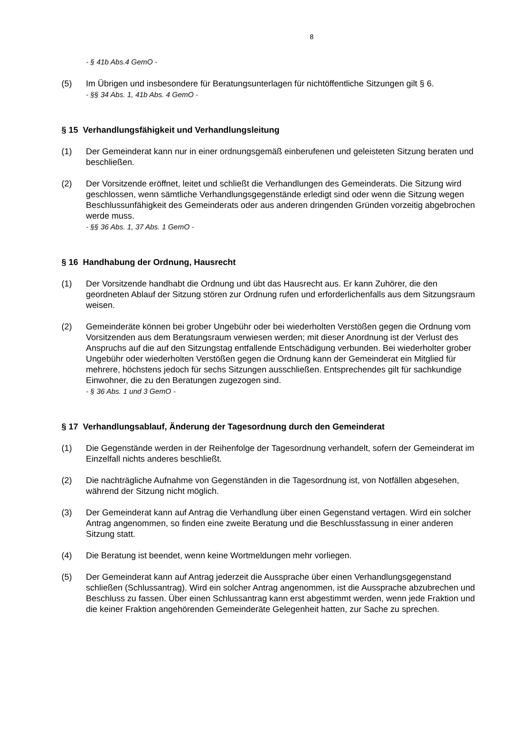8
- § 41b Abs.4 GemO -
(5) Im Übrigen und insbesondere für Beratungsunterlagen für nichtöffentliche Sitzungen gilt § 6.
- §§ 34 Abs. 1, 41b Abs. 4 GemO -
§ 15 Verhandlungsfähigkeit und Verhandlungsleitung
(1) Der Gemeinderat kann nur in einer ordnungsgemäß einberufenen und geleisteten Sitzung beraten und beschließen.
(2) Der Vorsitzende eröffnet, leitet und schließt die Verhandlungen des Gemeinderats. Die Sitzung wird geschlossen, wenn sämtliche Verhandlungsgegenstände erledigt sind oder wenn die Sitzung wegen Beschlussunfähigkeit des Gemeinderats oder aus anderen dringenden Gründen vorzeitig abgebrochen werde muss.
- §§ 36 Abs. 1, 37 Abs. 1 GemO -
§ 16 Handhabung der Ordnung, Hausrecht
(1) Der Vorsitzende handhabt die Ordnung und übt das Hausrecht aus. Er kann Zuhörer, die den geordneten Ablauf der Sitzung stören zur Ordnung rufen und erforderlichenfalls aus dem Sitzungsraum weisen.
(2) Gemeinderäte können bei grober Ungebühr oder bei wiederholten Verstößen gegen die Ordnung vom Vorsitzenden aus dem Beratungsraum verwiesen werden; mit dieser Anordnung ist der Verlust des Anspruchs auf die auf den Sitzungstag entfallende Entschädigung verbunden. Bei wiederholter grober Ungebühr oder wiederholten Verstößen gegen die Ordnung kann der Gemeinderat ein Mitglied für mehrere, höchstens jedoch für sechs Sitzungen ausschließen. Entsprechendes gilt für sachkundige Einwohner, die zu den Beratungen zugezogen sind.
- § 36 Abs. 1 und 3 GemO -
§ 17 Verhandlungsablauf, Änderung der Tagesordnung durch den Gemeinderat
(1) Die Gegenstände werden in der Reihenfolge der Tagesordnung verhandelt, sofern der Gemeinderat im Einzelfall nichts anderes beschließt.
(2) Die nachträgliche Aufnahme von Gegenständen in die Tagesordnung ist, von Notfällen abgesehen, während der Sitzung nicht möglich.
(3) Der Gemeinderat kann auf Antrag die Verhandlung über einen Gegenstand vertagen. Wird ein solcher Antrag angenommen, so finden eine zweite Beratung und die Beschlussfassung in einer anderen Sitzung statt.
(4) Die Beratung ist beendet, wenn keine Wortmeldungen mehr vorliegen.
(5) Der Gemeinderat kann auf Antrag jederzeit die Aussprache über einen Verhandlungsgegenstand schließen (Schlussantrag). Wird ein solcher Antrag angenommen, ist die Aussprache abzubrechen und Beschluss zu fassen. Über einen Schlussantrag kann erst abgestimmt werden, wenn jede Fraktion und die keiner Fraktion angehörenden Gemeinderäte Gelegenheit hatten, zur Sache zu sprechen.